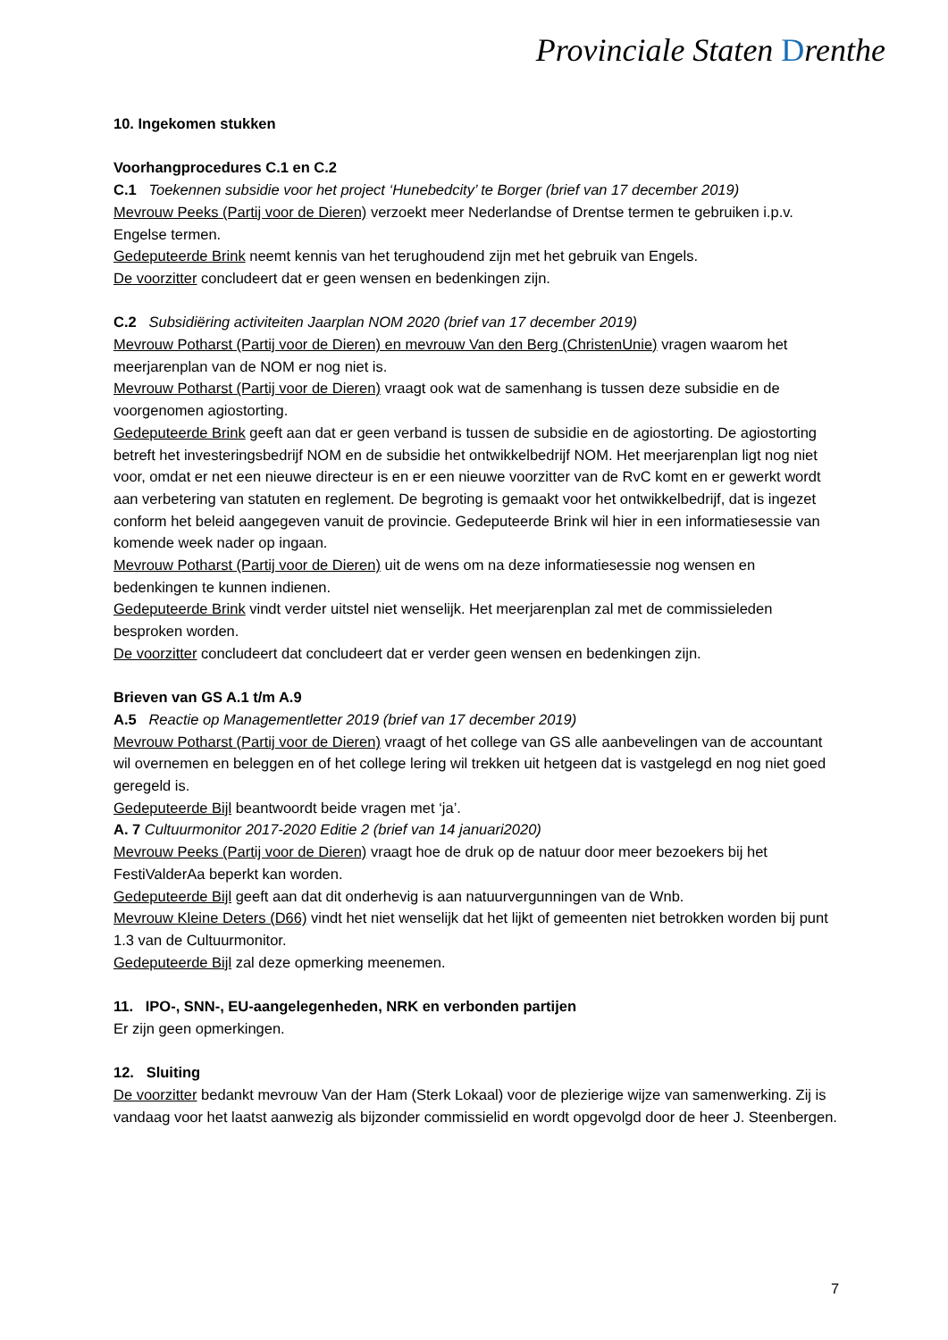Provinciale Staten Drenthe
10. Ingekomen stukken
Voorhangprocedures C.1 en C.2
C.1 Toekennen subsidie voor het project ‘Hunebedcity’ te Borger (brief van 17 december 2019)
Mevrouw Peeks (Partij voor de Dieren) verzoekt meer Nederlandse of Drentse termen te gebruiken i.p.v. Engelse termen.
Gedeputeerde Brink neemt kennis van het terughoudend zijn met het gebruik van Engels.
De voorzitter concludeert dat er geen wensen en bedenkingen zijn.
C.2 Subsidiëring activiteiten Jaarplan NOM 2020 (brief van 17 december 2019)
Mevrouw Potharst (Partij voor de Dieren) en mevrouw Van den Berg (ChristenUnie) vragen waarom het meerjarenplan van de NOM er nog niet is.
Mevrouw Potharst (Partij voor de Dieren) vraagt ook wat de samenhang is tussen deze subsidie en de voorgenomen agiostorting.
Gedeputeerde Brink geeft aan dat er geen verband is tussen de subsidie en de agiostorting. De agiostorting betreft het investeringsbedrijf NOM en de subsidie het ontwikkelbedrijf NOM. Het meerjarenplan ligt nog niet voor, omdat er net een nieuwe directeur is en er een nieuwe voorzitter van de RvC komt en er gewerkt wordt aan verbetering van statuten en reglement. De begroting is gemaakt voor het ontwikkelbedrijf, dat is ingezet conform het beleid aangegeven vanuit de provincie. Gedeputeerde Brink wil hier in een informatiesessie van komende week nader op ingaan.
Mevrouw Potharst (Partij voor de Dieren) uit de wens om na deze informatiesessie nog wensen en bedenkingen te kunnen indienen.
Gedeputeerde Brink vindt verder uitstel niet wenselijk. Het meerjarenplan zal met de commissieleden besproken worden.
De voorzitter concludeert dat concludeert dat er verder geen wensen en bedenkingen zijn.
Brieven van GS A.1 t/m A.9
A.5 Reactie op Managementletter 2019 (brief van 17 december 2019)
Mevrouw Potharst (Partij voor de Dieren) vraagt of het college van GS alle aanbevelingen van de accountant wil overnemen en beleggen en of het college lering wil trekken uit hetgeen dat is vastgelegd en nog niet goed geregeld is.
Gedeputeerde Bijl beantwoordt beide vragen met ‘ja’.
A. 7 Cultuurmonitor 2017-2020 Editie 2 (brief van 14 januari2020)
Mevrouw Peeks (Partij voor de Dieren) vraagt hoe de druk op de natuur door meer bezoekers bij het FestiValderAa beperkt kan worden.
Gedeputeerde Bijl geeft aan dat dit onderhevig is aan natuurvergunningen van de Wnb.
Mevrouw Kleine Deters (D66) vindt het niet wenselijk dat het lijkt of gemeenten niet betrokken worden bij punt 1.3 van de Cultuurmonitor.
Gedeputeerde Bijl zal deze opmerking meenemen.
11. IPO-, SNN-, EU-aangelegenheden, NRK en verbonden partijen
Er zijn geen opmerkingen.
12. Sluiting
De voorzitter bedankt mevrouw Van der Ham (Sterk Lokaal) voor de plezierige wijze van samenwerking. Zij is vandaag voor het laatst aanwezig als bijzonder commissielid en wordt opgevolgd door de heer J. Steenbergen.
7